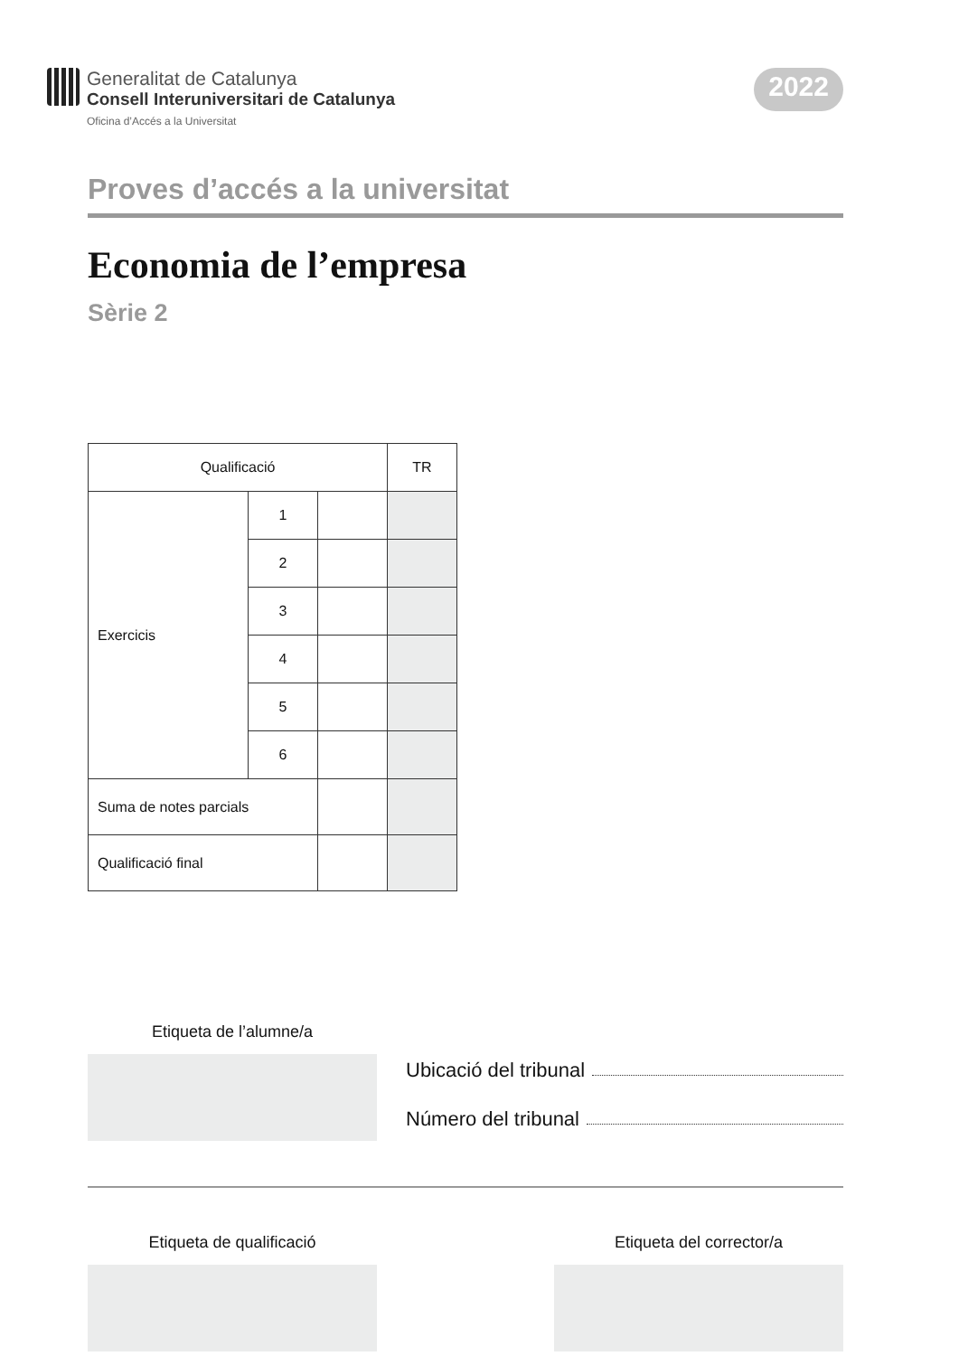Generalitat de Catalunya
Consell Interuniversitari de Catalunya
Oficina d’Accés a la Universitat
2022
Proves d’accés a la universitat
Economia de l’empresa
Sèrie 2
| Qualificació | | | TR |
| Exercicis | 1 | | |
| | 2 | | |
| | 3 | | |
| | 4 | | |
| | 5 | | |
| | 6 | | |
| Suma de notes parcials | | | |
| Qualificació final | | | |
Etiqueta de l’alumne/a
Ubicació del tribunal
Número del tribunal
Etiqueta de qualificació Etiqueta del corrector/a